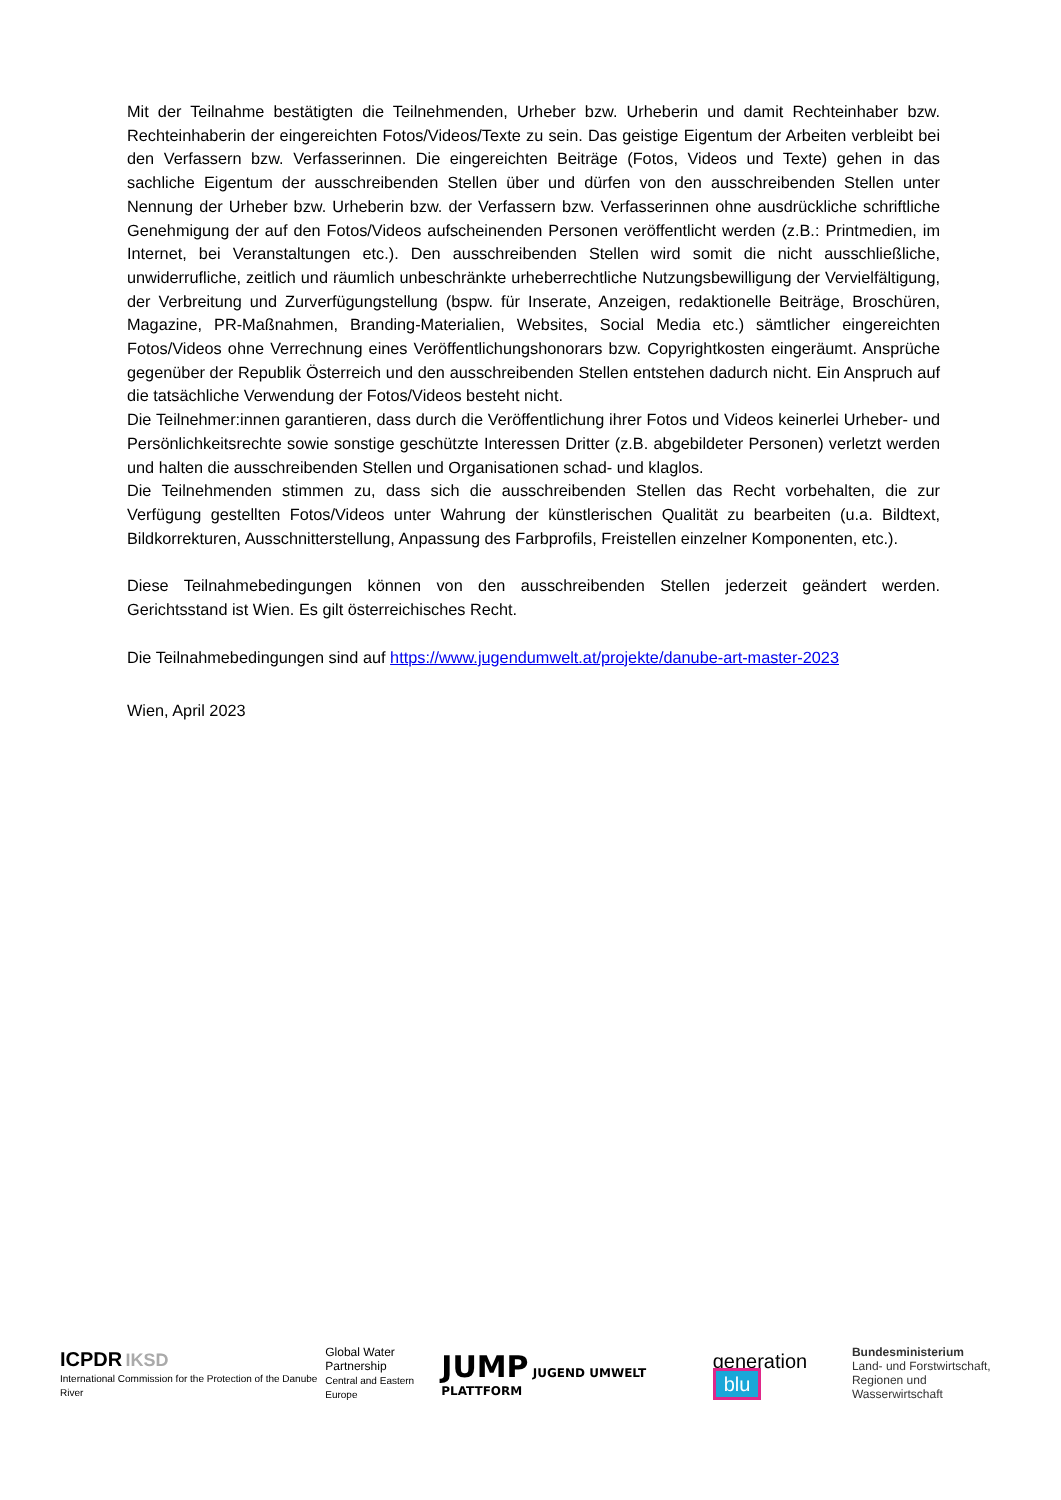Mit der Teilnahme bestätigten die Teilnehmenden, Urheber bzw. Urheberin und damit Rechteinhaber bzw. Rechteinhaberin der eingereichten Fotos/Videos/Texte zu sein. Das geistige Eigentum der Arbeiten verbleibt bei den Verfassern bzw. Verfasserinnen. Die eingereichten Beiträge (Fotos, Videos und Texte) gehen in das sachliche Eigentum der ausschreibenden Stellen über und dürfen von den ausschreibenden Stellen unter Nennung der Urheber bzw. Urheberin bzw. der Verfassern bzw. Verfasserinnen ohne ausdrückliche schriftliche Genehmigung der auf den Fotos/Videos aufscheinenden Personen veröffentlicht werden (z.B.: Printmedien, im Internet, bei Veranstaltungen etc.). Den ausschreibenden Stellen wird somit die nicht ausschließliche, unwiderrufliche, zeitlich und räumlich unbeschränkte urheberrechtliche Nutzungsbewilligung der Vervielfältigung, der Verbreitung und Zurverfügungstellung (bspw. für Inserate, Anzeigen, redaktionelle Beiträge, Broschüren, Magazine, PR-Maßnahmen, Branding-Materialien, Websites, Social Media etc.) sämtlicher eingereichten Fotos/Videos ohne Verrechnung eines Veröffentlichungshonorars bzw. Copyrightkosten eingeräumt. Ansprüche gegenüber der Republik Österreich und den ausschreibenden Stellen entstehen dadurch nicht. Ein Anspruch auf die tatsächliche Verwendung der Fotos/Videos besteht nicht.
Die Teilnehmer:innen garantieren, dass durch die Veröffentlichung ihrer Fotos und Videos keinerlei Urheber- und Persönlichkeitsrechte sowie sonstige geschützte Interessen Dritter (z.B. abgebildeter Personen) verletzt werden und halten die ausschreibenden Stellen und Organisationen schad- und klaglos.
Die Teilnehmenden stimmen zu, dass sich die ausschreibenden Stellen das Recht vorbehalten, die zur Verfügung gestellten Fotos/Videos unter Wahrung der künstlerischen Qualität zu bearbeiten (u.a. Bildtext, Bildkorrekturen, Ausschnitterstellung, Anpassung des Farbprofils, Freistellen einzelner Komponenten, etc.).
Diese Teilnahmebedingungen können von den ausschreibenden Stellen jederzeit geändert werden. Gerichtsstand ist Wien. Es gilt österreichisches Recht.
Die Teilnahmebedingungen sind auf https://www.jugendumwelt.at/projekte/danube-art-master-2023
Wien, April 2023
ICPDR IKSD
International Commission for the Protection of the Danube River
Global Water
Partnership
Central and Eastern Europe
JUMP JUGEND UMWELT PLATTFORM
generation blu
Bundesministerium
Land- und Forstwirtschaft,
Regionen und Wasserwirtschaft